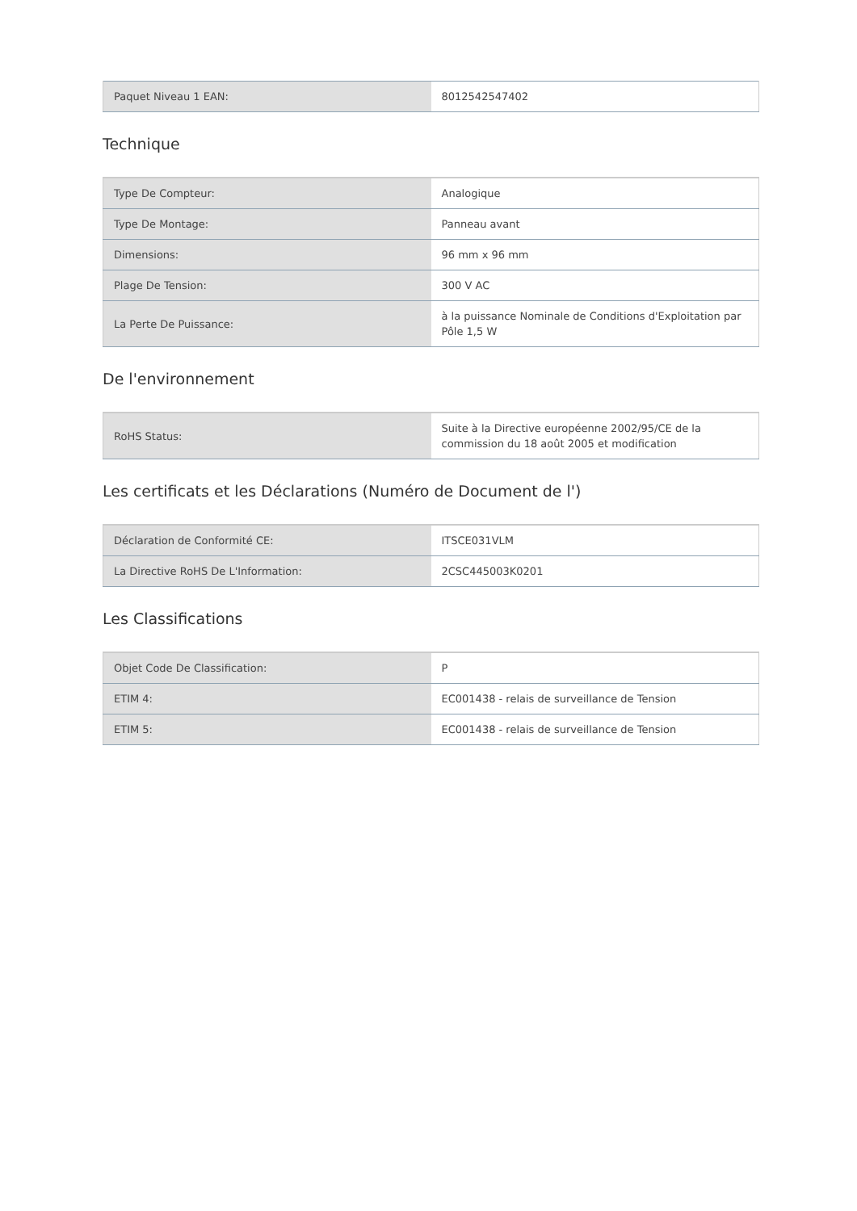| Paquet Niveau 1 EAN: | 8012542547402 |
Technique
| Type De Compteur: | Analogique |
| Type De Montage: | Panneau avant |
| Dimensions: | 96 mm x 96 mm |
| Plage De Tension: | 300 V AC |
| La Perte De Puissance: | à la puissance Nominale de Conditions d'Exploitation par Pôle 1,5 W |
De l'environnement
| RoHS Status: | Suite à la Directive européenne 2002/95/CE de la commission du 18 août 2005 et modification |
Les certificats et les Déclarations (Numéro de Document de l')
| Déclaration de Conformité CE: | ITSCE031VLM |
| La Directive RoHS De L'Information: | 2CSC445003K0201 |
Les Classifications
| Objet Code De Classification: | P |
| ETIM 4: | EC001438 - relais de surveillance de Tension |
| ETIM 5: | EC001438 - relais de surveillance de Tension |